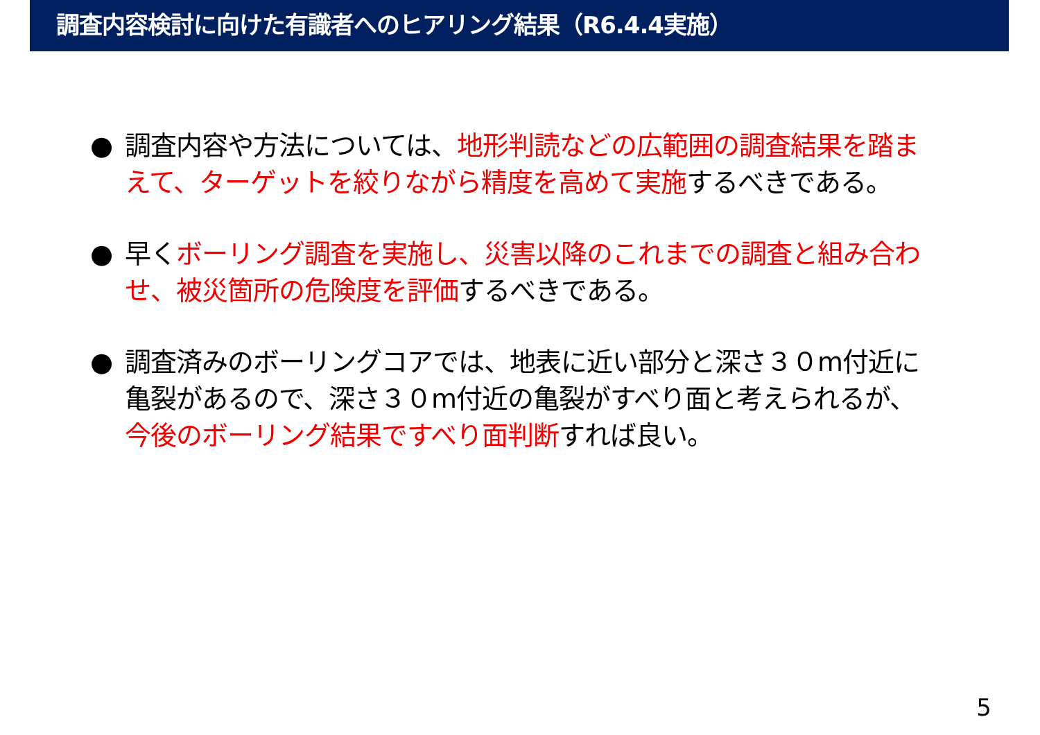調査内容検討に向けた有識者へのヒアリング結果（R6.4.4実施）
● 調査内容や方法については、地形判読などの広範囲の調査結果を踏まえて、ターゲットを絞りながら精度を高めて実施するべきである。
● 早くボーリング調査を実施し、災害以降のこれまでの調査と組み合わせ、被災箇所の危険度を評価するべきである。
● 調査済みのボーリングコアでは、地表に近い部分と深さ３０m付近に亀裂があるので、深さ３０m付近の亀裂がすべり面と考えられるが、今後のボーリング結果ですべり面判断すれば良い。
5